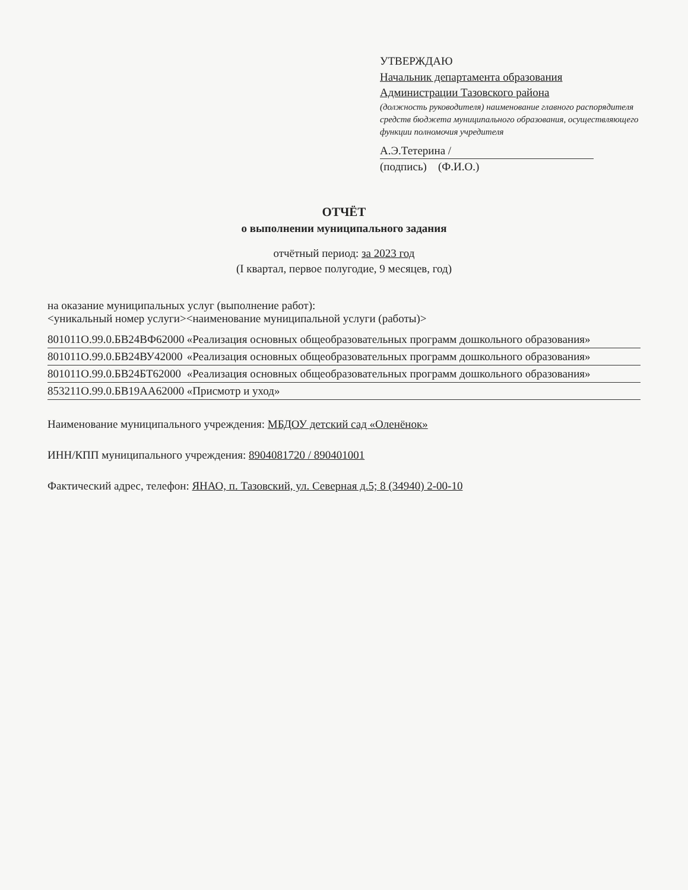УТВЕРЖДАЮ
Начальник департамента образования
Администрации Тазовского района
(должность руководителя) наименование главного распорядителя средств бюджета муниципального образования, осуществляющего функции полномочия учредителя
А.Э.Тетерина /
(подпись) (Ф.И.О.)
ОТЧЁТ
о выполнении муниципального задания
отчётный период: за 2023 год
(I квартал, первое полугодие, 9 месяцев, год)
на оказание муниципальных услуг (выполнение работ):
<уникальный номер услуги><наименование муниципальной услуги (работы)>
801011О.99.0.БВ24ВФ62000 «Реализация основных общеобразовательных программ дошкольного образования»
801011О.99.0.БВ24ВУ42000 «Реализация основных общеобразовательных программ дошкольного образования»
801011О.99.0.БВ24БТ62000 «Реализация основных общеобразовательных программ дошкольного образования»
853211О.99.0.БВ19АА62000 «Присмотр и уход»
Наименование муниципального учреждения: МБДОУ детский сад «Оленёнок»
ИНН/КПП муниципального учреждения: 8904081720 / 890401001
Фактический адрес, телефон: ЯНАО, п. Тазовский, ул. Северная д.5; 8 (34940) 2-00-10